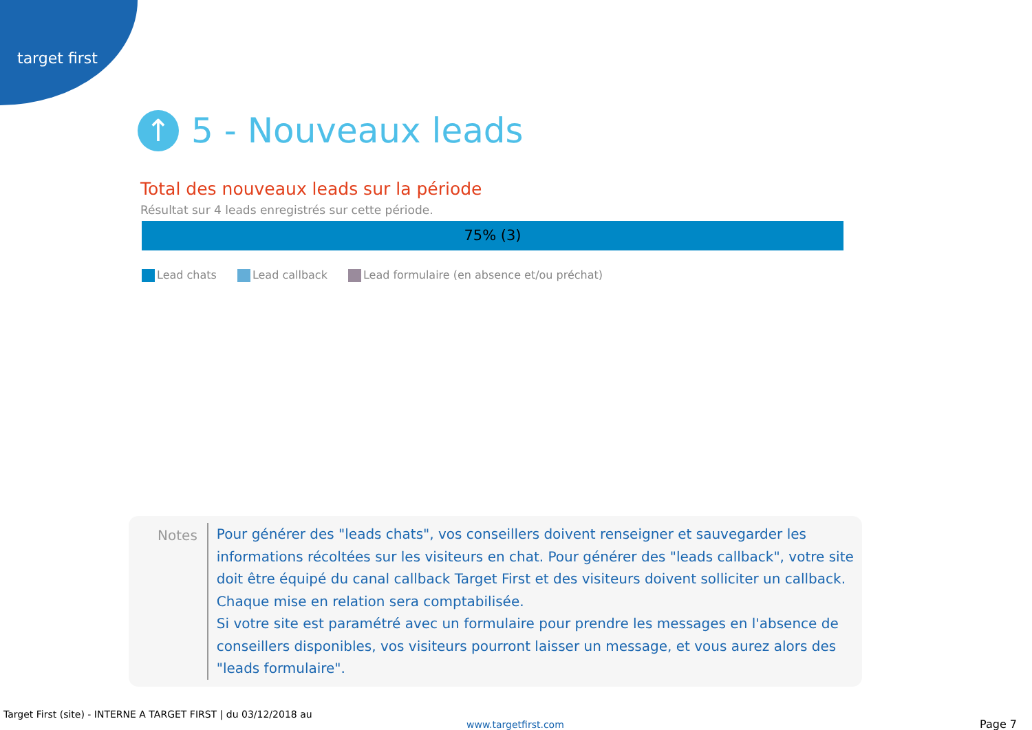target first
↑ 5 - Nouveaux leads
Total des nouveaux leads sur la période
Résultat sur 4 leads enregistrés sur cette période.
75% (3)
Lead chats Lead callback Lead formulaire (en absence et/ou préchat)
Notes
Pour générer des "leads chats", vos conseillers doivent renseigner et sauvegarder les informations récoltées sur les visiteurs en chat. Pour générer des "leads callback", votre site doit être équipé du canal callback Target First et des visiteurs doivent solliciter un callback. Chaque mise en relation sera comptabilisée.
Si votre site est paramétré avec un formulaire pour prendre les messages en l'absence de conseillers disponibles, vos visiteurs pourront laisser un message, et vous aurez alors des "leads formulaire".
Target First (site) - INTERNE A TARGET FIRST | du 03/12/2018 au
www.targetfirst.com Page 7